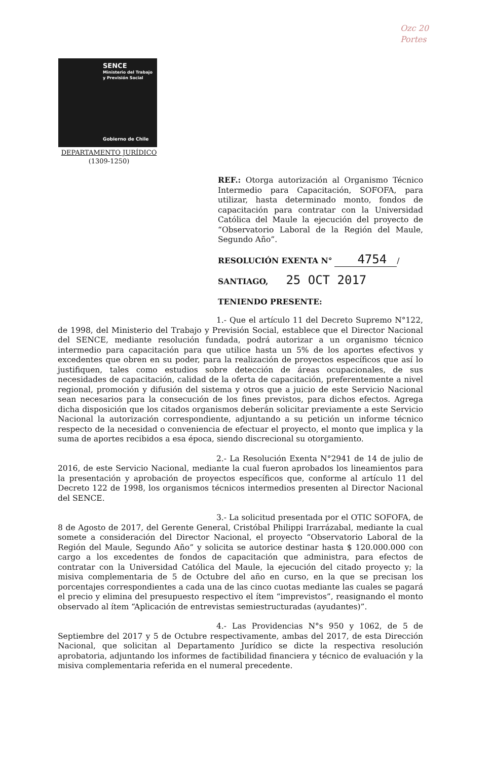Ozc 20
Portes
SENCE
Ministerio del Trabajo
y Previsión Social
Gobierno de Chile
DEPARTAMENTO JURÍDICO
(1309-1250)
REF.: Otorga autorización al Organismo Técnico Intermedio para Capacitación, SOFOFA, para utilizar, hasta determinado monto, fondos de capacitación para contratar con la Universidad Católica del Maule la ejecución del proyecto de “Observatorio Laboral de la Región del Maule, Segundo Año”.
RESOLUCIÓN EXENTA N° 4754 /
SANTIAGO, 25 OCT 2017
TENIENDO PRESENTE:
1.- Que el artículo 11 del Decreto Supremo N°122, de 1998, del Ministerio del Trabajo y Previsión Social, establece que el Director Nacional del SENCE, mediante resolución fundada, podrá autorizar a un organismo técnico intermedio para capacitación para que utilice hasta un 5% de los aportes efectivos y excedentes que obren en su poder, para la realización de proyectos específicos que así lo justifiquen, tales como estudios sobre detección de áreas ocupacionales, de sus necesidades de capacitación, calidad de la oferta de capacitación, preferentemente a nivel regional, promoción y difusión del sistema y otros que a juicio de este Servicio Nacional sean necesarios para la consecución de los fines previstos, para dichos efectos. Agrega dicha disposición que los citados organismos deberán solicitar previamente a este Servicio Nacional la autorización correspondiente, adjuntando a su petición un informe técnico respecto de la necesidad o conveniencia de efectuar el proyecto, el monto que implica y la suma de aportes recibidos a esa época, siendo discrecional su otorgamiento.
2.- La Resolución Exenta N°2941 de 14 de julio de 2016, de este Servicio Nacional, mediante la cual fueron aprobados los lineamientos para la presentación y aprobación de proyectos específicos que, conforme al artículo 11 del Decreto 122 de 1998, los organismos técnicos intermedios presenten al Director Nacional del SENCE.
3.- La solicitud presentada por el OTIC SOFOFA, de 8 de Agosto de 2017, del Gerente General, Cristóbal Philippi Irarrázabal, mediante la cual somete a consideración del Director Nacional, el proyecto “Observatorio Laboral de la Región del Maule, Segundo Año” y solicita se autorice destinar hasta $ 120.000.000 con cargo a los excedentes de fondos de capacitación que administra, para efectos de contratar con la Universidad Católica del Maule, la ejecución del citado proyecto y; la misiva complementaria de 5 de Octubre del año en curso, en la que se precisan los porcentajes correspondientes a cada una de las cinco cuotas mediante las cuales se pagará el precio y elimina del presupuesto respectivo el ítem “imprevistos”, reasignando el monto observado al ítem “Aplicación de entrevistas semiestructuradas (ayudantes)”.
4.- Las Providencias N°s 950 y 1062, de 5 de Septiembre del 2017 y 5 de Octubre respectivamente, ambas del 2017, de esta Dirección Nacional, que solicitan al Departamento Jurídico se dicte la respectiva resolución aprobatoria, adjuntando los informes de factibilidad financiera y técnico de evaluación y la misiva complementaria referida en el numeral precedente.